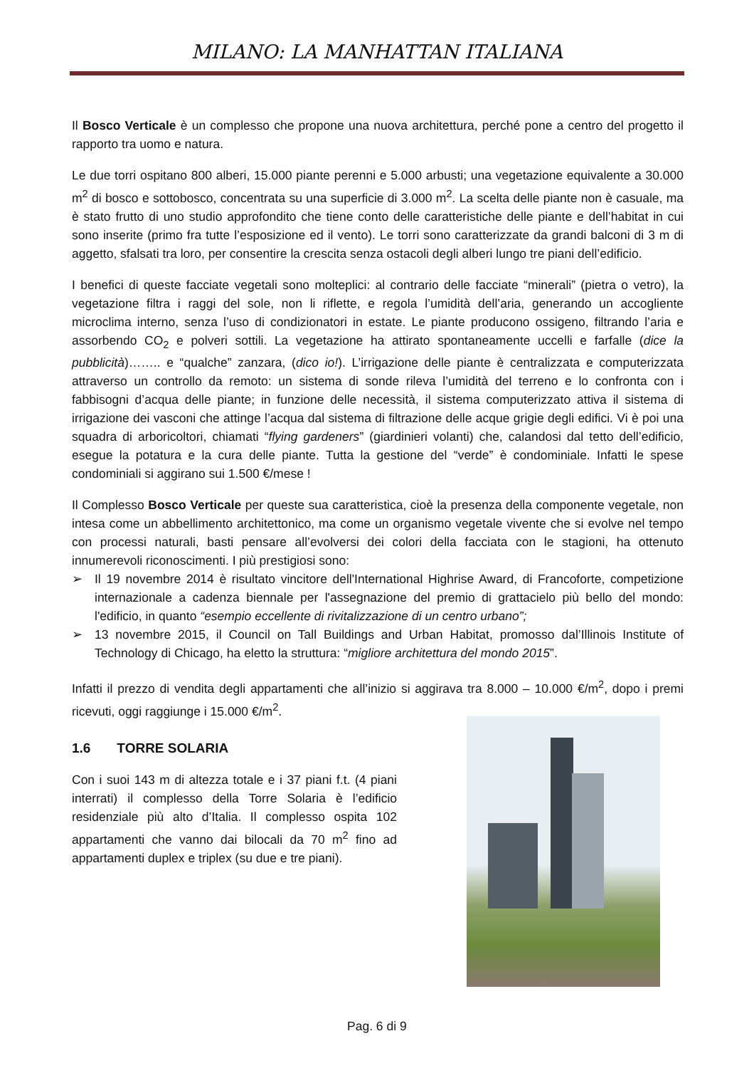MILANO: LA MANHATTAN ITALIANA
Il Bosco Verticale è un complesso che propone una nuova architettura, perché pone a centro del progetto il rapporto tra uomo e natura.
Le due torri ospitano 800 alberi, 15.000 piante perenni e 5.000 arbusti; una vegetazione equivalente a 30.000 m<sup>2</sup> di bosco e sottobosco, concentrata su una superficie di 3.000 m<sup>2</sup>. La scelta delle piante non è casuale, ma è stato frutto di uno studio approfondito che tiene conto delle caratteristiche delle piante e dell’habitat in cui sono inserite (primo fra tutte l’esposizione ed il vento). Le torri sono caratterizzate da grandi balconi di 3 m di aggetto, sfalsati tra loro, per consentire la crescita senza ostacoli degli alberi lungo tre piani dell’edificio.
I benefici di queste facciate vegetali sono molteplici: al contrario delle facciate “minerali” (pietra o vetro), la vegetazione filtra i raggi del sole, non li riflette, e regola l’umidità dell’aria, generando un accogliente microclima interno, senza l’uso di condizionatori in estate. Le piante producono ossigeno, filtrando l’aria e assorbendo CO<sub>2</sub> e polveri sottili. La vegetazione ha attirato spontaneamente uccelli e farfalle (dice la pubblicità)…….. e “qualche” zanzara, (dico io!). L’irrigazione delle piante è centralizzata e computerizzata attraverso un controllo da remoto: un sistema di sonde rileva l’umidità del terreno e lo confronta con i fabbisogni d’acqua delle piante; in funzione delle necessità, il sistema computerizzato attiva il sistema di irrigazione dei vasconi che attinge l’acqua dal sistema di filtrazione delle acque grigie degli edifici. Vi è poi una squadra di arboricoltori, chiamati “flying gardeners” (giardinieri volanti) che, calandosi dal tetto dell’edificio, esegue la potatura e la cura delle piante. Tutta la gestione del “verde” è condominiale. Infatti le spese condominiali si aggirano sui 1.500 €/mese !
Il Complesso Bosco Verticale per queste sua caratteristica, cioè la presenza della componente vegetale, non intesa come un abbellimento architettonico, ma come un organismo vegetale vivente che si evolve nel tempo con processi naturali, basti pensare all’evolversi dei colori della facciata con le stagioni, ha ottenuto innumerevoli riconoscimenti. I più prestigiosi sono:
➢ Il 19 novembre 2014 è risultato vincitore dell'International Highrise Award, di Francoforte, competizione internazionale a cadenza biennale per l'assegnazione del premio di grattacielo più bello del mondo: l'edificio, in quanto “esempio eccellente di rivitalizzazione di un centro urbano”;
➢ 13 novembre 2015, il Council on Tall Buildings and Urban Habitat, promosso dal’Illinois Institute of Technology di Chicago, ha eletto la struttura: “migliore architettura del mondo 2015”.
Infatti il prezzo di vendita degli appartamenti che all’inizio si aggirava tra 8.000 – 10.000 €/m<sup>2</sup>, dopo i premi ricevuti, oggi raggiunge i 15.000 €/m<sup>2</sup>.
1.6 TORRE SOLARIA
Con i suoi 143 m di altezza totale e i 37 piani f.t. (4 piani interrati) il complesso della Torre Solaria è l’edificio residenziale più alto d’Italia. Il complesso ospita 102 appartamenti che vanno dai bilocali da 70 m<sup>2</sup> fino ad appartamenti duplex e triplex (su due e tre piani).
Pag. 6 di 9